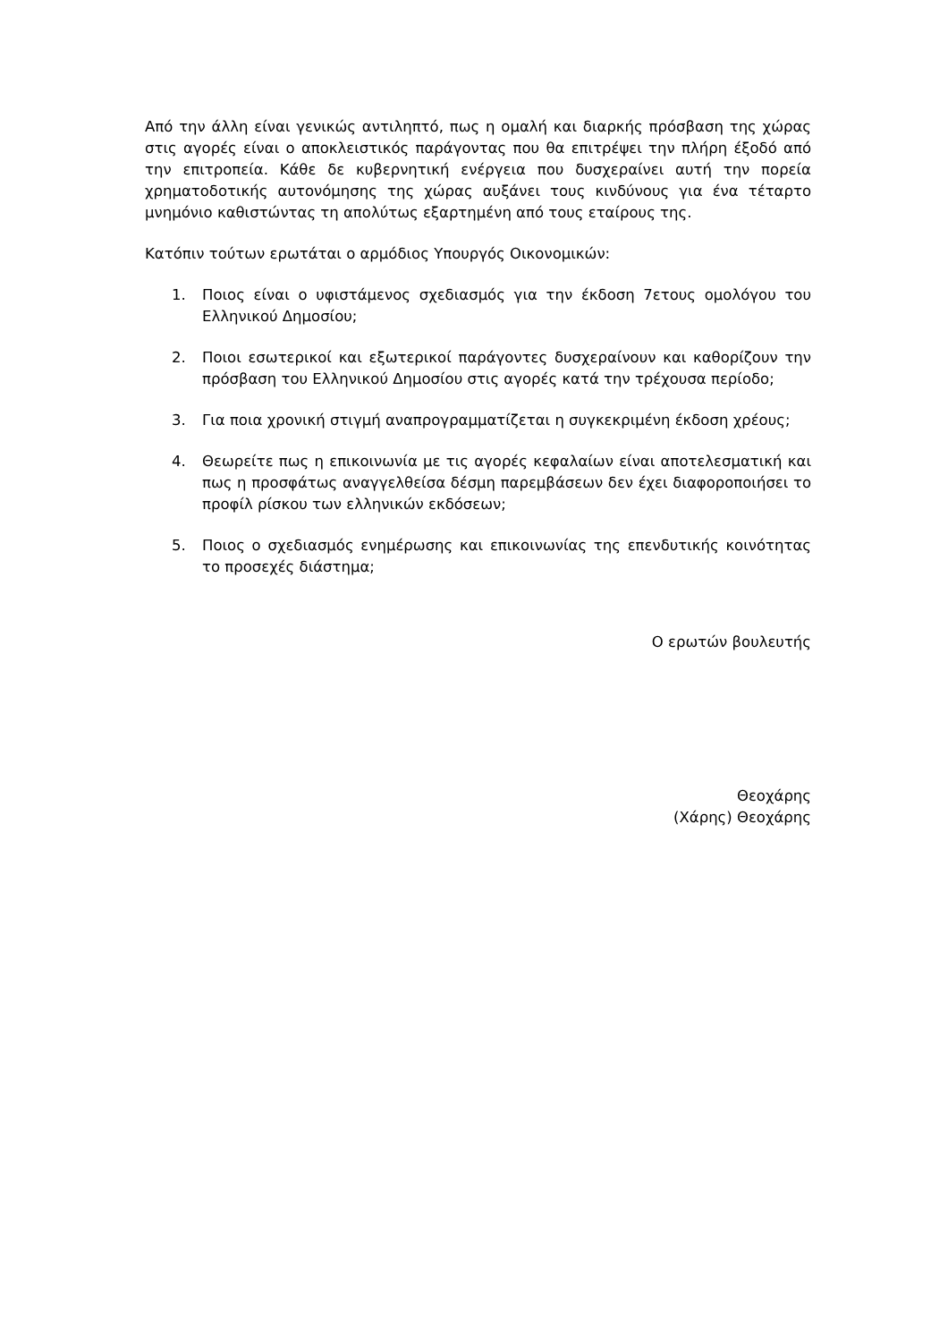Από την άλλη είναι γενικώς αντιληπτό, πως η ομαλή και διαρκής πρόσβαση της χώρας στις αγορές είναι ο αποκλειστικός παράγοντας που θα επιτρέψει την πλήρη έξοδό από την επιτροπεία. Κάθε δε κυβερνητική ενέργεια που δυσχεραίνει αυτή την πορεία χρηματοδοτικής αυτονόμησης της χώρας αυξάνει τους κινδύνους για ένα τέταρτο μνημόνιο καθιστώντας τη απολύτως εξαρτημένη από τους εταίρους της.
Κατόπιν τούτων ερωτάται ο αρμόδιος Υπουργός Οικονομικών:
1. Ποιος είναι ο υφιστάμενος σχεδιασμός για την έκδοση 7ετους ομολόγου του Ελληνικού Δημοσίου;
2. Ποιοι εσωτερικοί και εξωτερικοί παράγοντες δυσχεραίνουν και καθορίζουν την πρόσβαση του Ελληνικού Δημοσίου στις αγορές κατά την τρέχουσα περίοδο;
3. Για ποια χρονική στιγμή αναπρογραμματίζεται η συγκεκριμένη έκδοση χρέους;
4. Θεωρείτε πως η επικοινωνία με τις αγορές κεφαλαίων είναι αποτελεσματική και πως η προσφάτως αναγγελθείσα δέσμη παρεμβάσεων δεν έχει διαφοροποιήσει το προφίλ ρίσκου των ελληνικών εκδόσεων;
5. Ποιος ο σχεδιασμός ενημέρωσης και επικοινωνίας της επενδυτικής κοινότητας το προσεχές διάστημα;
Ο ερωτών βουλευτής
Θεοχάρης
(Χάρης) Θεοχάρης